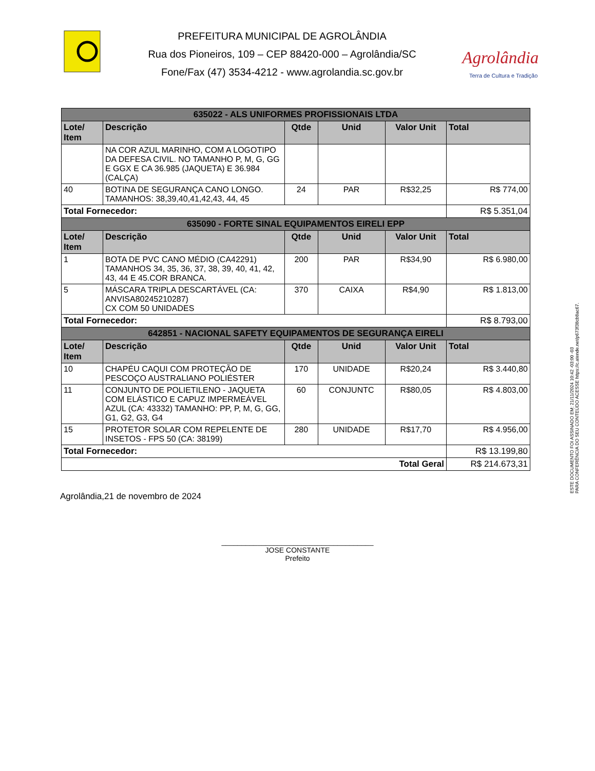PREFEITURA MUNICIPAL DE AGROLÂNDIA
Rua dos Pioneiros, 109 – CEP 88420-000 – Agrolândia/SC
Fone/Fax (47) 3534-4212 - www.agrolandia.sc.gov.br
Agrolândia
Terra de Cultura e Tradição
| 635022 - ALS UNIFORMES PROFISSIONAIS LTDA | | | | | |
| --- | --- | --- | --- | --- | --- |
| Lote/ Item | Descrição | Qtde | Unid | Valor Unit | Total |
| | NA COR AZUL MARINHO, COM A LOGOTIPO DA DEFESA CIVIL. NO TAMANHO P, M, G, GG E GGX E CA 36.985 (JAQUETA) E 36.984 (CALÇA) | | | | |
| 40 | BOTINA DE SEGURANÇA CANO LONGO. TAMANHOS: 38,39,40,41,42,43, 44, 45 | 24 | PAR | R$32,25 | R$ 774,00 |
| Total Fornecedor: | | | | | R$ 5.351,04 |
| 635090 - FORTE SINAL EQUIPAMENTOS EIRELI EPP | | | | | |
| Lote/ Item | Descrição | Qtde | Unid | Valor Unit | Total |
| 1 | BOTA DE PVC CANO MÉDIO (CA42291) TAMANHOS 34, 35, 36, 37, 38, 39, 40, 41, 42, 43, 44 E 45.COR BRANCA. | 200 | PAR | R$34,90 | R$ 6.980,00 |
| 5 | MÁSCARA TRIPLA DESCARTÁVEL (CA: ANVISA80245210287) CX COM 50 UNIDADES | 370 | CAIXA | R$4,90 | R$ 1.813,00 |
| Total Fornecedor: | | | | | R$ 8.793,00 |
| 642851 - NACIONAL SAFETY EQUIPAMENTOS DE SEGURANÇA EIRELI | | | | | |
| Lote/ Item | Descrição | Qtde | Unid | Valor Unit | Total |
| 10 | CHAPÉU CAQUI COM PROTEÇÃO DE PESCOÇO AUSTRALIANO POLIÉSTER | 170 | UNIDADE | R$20,24 | R$ 3.440,80 |
| 11 | CONJUNTO DE POLIETILENO - JAQUETA COM ELÁSTICO E CAPUZ IMPERMEÁVEL AZUL (CA: 43332) TAMANHO: PP, P, M, G, GG, G1, G2, G3, G4 | 60 | CONJUNTC | R$80,05 | R$ 4.803,00 |
| 15 | PROTETOR SOLAR COM REPELENTE DE INSETOS - FPS 50 (CA: 38199) | 280 | UNIDADE | R$17,70 | R$ 4.956,00 |
| Total Fornecedor: | | | | | R$ 13.199,80 |
| Total Geral | | | | | R$ 214.673,31 |
Agrolândia,21 de novembro de 2024
______________________________________
JOSE CONSTANTE
Prefeito
ESTE DOCUMENTO FOI ASSINADO EM: 21/11/2024 10:42 -03:00 -03
PARA CONFERÊNCIA DO SEU CONTEÚDO ACESSE https://c.atende.net/p673f38cb8ac67.